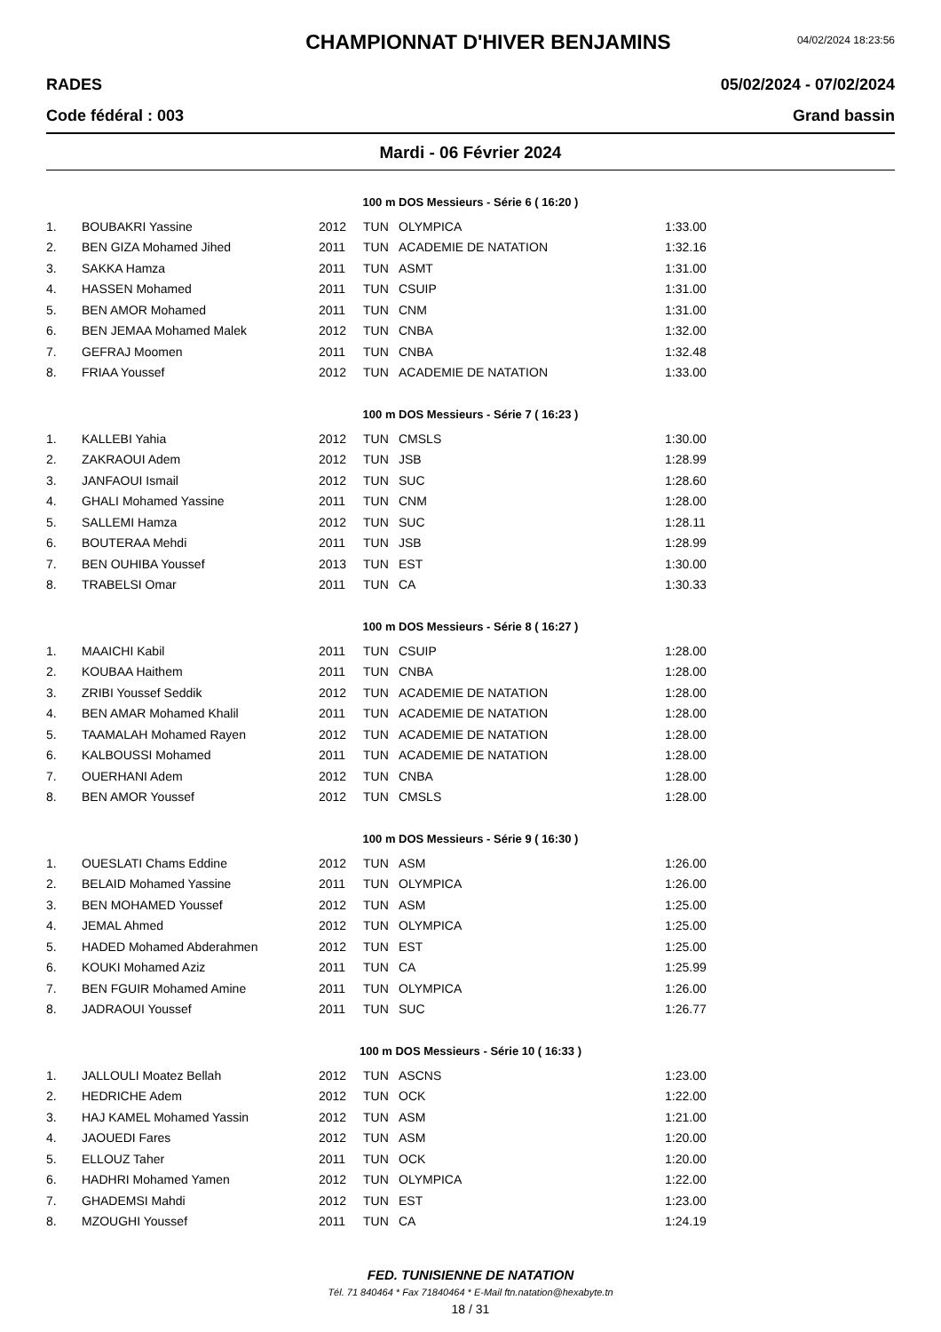CHAMPIONNAT D'HIVER BENJAMINS
04/02/2024 18:23:56
RADES 05/02/2024 - 07/02/2024
Code fédéral : 003 Grand bassin
Mardi - 06 Février 2024
100 m DOS Messieurs - Série 6 ( 16:20 )
| 1. | BOUBAKRI Yassine | 2012 | TUN | OLYMPICA | 1:33.00 |
| 2. | BEN GIZA Mohamed Jihed | 2011 | TUN | ACADEMIE DE NATATION | 1:32.16 |
| 3. | SAKKA Hamza | 2011 | TUN | ASMT | 1:31.00 |
| 4. | HASSEN Mohamed | 2011 | TUN | CSUIP | 1:31.00 |
| 5. | BEN AMOR Mohamed | 2011 | TUN | CNM | 1:31.00 |
| 6. | BEN JEMAA Mohamed Malek | 2012 | TUN | CNBA | 1:32.00 |
| 7. | GEFRAJ Moomen | 2011 | TUN | CNBA | 1:32.48 |
| 8. | FRIAA Youssef | 2012 | TUN | ACADEMIE DE NATATION | 1:33.00 |
100 m DOS Messieurs - Série 7 ( 16:23 )
| 1. | KALLEBI Yahia | 2012 | TUN | CMSLS | 1:30.00 |
| 2. | ZAKRAOUI Adem | 2012 | TUN | JSB | 1:28.99 |
| 3. | JANFAOUI Ismail | 2012 | TUN | SUC | 1:28.60 |
| 4. | GHALI Mohamed Yassine | 2011 | TUN | CNM | 1:28.00 |
| 5. | SALLEMI Hamza | 2012 | TUN | SUC | 1:28.11 |
| 6. | BOUTERAA Mehdi | 2011 | TUN | JSB | 1:28.99 |
| 7. | BEN OUHIBA Youssef | 2013 | TUN | EST | 1:30.00 |
| 8. | TRABELSI Omar | 2011 | TUN | CA | 1:30.33 |
100 m DOS Messieurs - Série 8 ( 16:27 )
| 1. | MAAICHI Kabil | 2011 | TUN | CSUIP | 1:28.00 |
| 2. | KOUBAA Haithem | 2011 | TUN | CNBA | 1:28.00 |
| 3. | ZRIBI Youssef Seddik | 2012 | TUN | ACADEMIE DE NATATION | 1:28.00 |
| 4. | BEN AMAR Mohamed Khalil | 2011 | TUN | ACADEMIE DE NATATION | 1:28.00 |
| 5. | TAAMALAH Mohamed Rayen | 2012 | TUN | ACADEMIE DE NATATION | 1:28.00 |
| 6. | KALBOUSSI Mohamed | 2011 | TUN | ACADEMIE DE NATATION | 1:28.00 |
| 7. | OUERHANI Adem | 2012 | TUN | CNBA | 1:28.00 |
| 8. | BEN AMOR Youssef | 2012 | TUN | CMSLS | 1:28.00 |
100 m DOS Messieurs - Série 9 ( 16:30 )
| 1. | OUESLATI Chams Eddine | 2012 | TUN | ASM | 1:26.00 |
| 2. | BELAID Mohamed Yassine | 2011 | TUN | OLYMPICA | 1:26.00 |
| 3. | BEN MOHAMED Youssef | 2012 | TUN | ASM | 1:25.00 |
| 4. | JEMAL Ahmed | 2012 | TUN | OLYMPICA | 1:25.00 |
| 5. | HADED Mohamed Abderahmen | 2012 | TUN | EST | 1:25.00 |
| 6. | KOUKI Mohamed Aziz | 2011 | TUN | CA | 1:25.99 |
| 7. | BEN FGUIR Mohamed Amine | 2011 | TUN | OLYMPICA | 1:26.00 |
| 8. | JADRAOUI Youssef | 2011 | TUN | SUC | 1:26.77 |
100 m DOS Messieurs - Série 10 ( 16:33 )
| 1. | JALLOULI Moatez Bellah | 2012 | TUN | ASCNS | 1:23.00 |
| 2. | HEDRICHE Adem | 2012 | TUN | OCK | 1:22.00 |
| 3. | HAJ KAMEL Mohamed Yassin | 2012 | TUN | ASM | 1:21.00 |
| 4. | JAOUEDI Fares | 2012 | TUN | ASM | 1:20.00 |
| 5. | ELLOUZ Taher | 2011 | TUN | OCK | 1:20.00 |
| 6. | HADHRI Mohamed Yamen | 2012 | TUN | OLYMPICA | 1:22.00 |
| 7. | GHADEMSI Mahdi | 2012 | TUN | EST | 1:23.00 |
| 8. | MZOUGHI Youssef | 2011 | TUN | CA | 1:24.19 |
FED. TUNISIENNE DE NATATION
Tél. 71 840464 * Fax 71840464 * E-Mail ftn.natation@hexabyte.tn
18 / 31